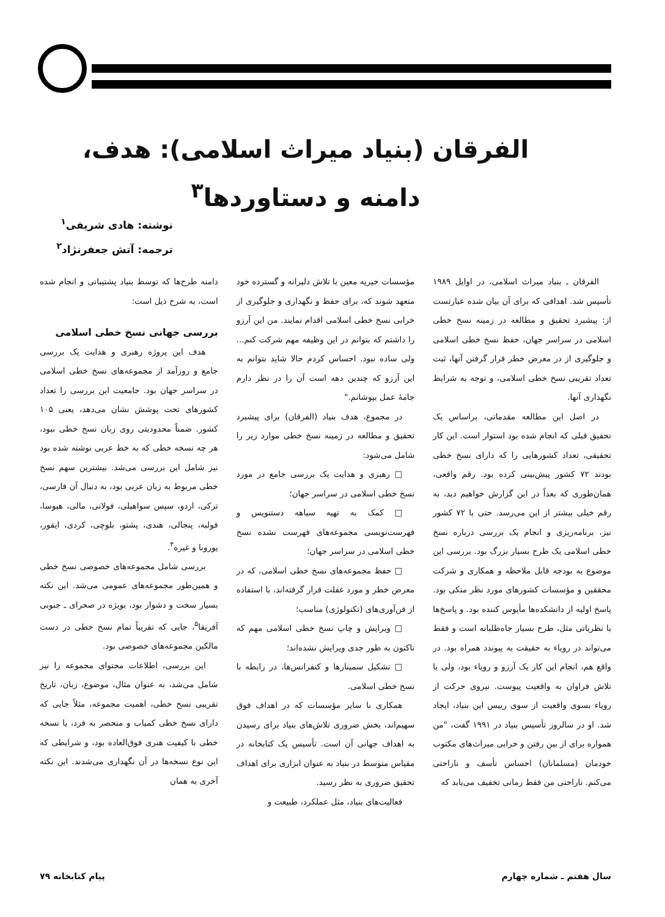الفرقان (بنیاد میراث اسلامی): هدف، دامنه و دستاوردها<sup>۳</sup>
نوشته: هادی شریفی<sup>۱</sup>
ترجمه: آتش جعفرنژاد<sup>۲</sup>
الفرقان ـ بنیاد میراث اسلامی، در اوایل ۱۹۸۹ تأسیس شد. اهدافی که برای آن بیان شده عبارتست از: پیشبرد تحقیق و مطالعه در زمینه نسخ خطی اسلامی در سراسر جهان، حفظ نسخ خطی اسلامی و جلوگیری از در معرض خطر قرار گرفتن آنها، ثبت تعداد تقریبی نسخ خطی اسلامی، و توجه به شرایط نگهداری آنها.
در اصل این مطالعه مقدماتی، براساس یک تحقیق قبلی که انجام شده بود استوار است. این کار تحقیقی، تعداد کشورهایی را که دارای نسخ خطی بودند ۷۲ کشور پیش‌بینی کرده بود. رقم واقعی، همان‌طوری که بعداً در این گزارش خواهیم دید، به رقم خیلی بیشتر از این می‌رسد. حتی با ۷۲ کشور نیز، برنامه‌ریزی و انجام یک بررسی درباره نسخ خطی اسلامی یک طرح بسیار بزرگ بود. بررسی این موضوع به بودجه قابل ملاحظه و همکاری و شرکت محققین و مؤسسات کشورهای مورد نظر متکی بود. پاسخ اولیه از دانشکده‌ها مأیوس کننده بود. و پاسخ‌ها با نظریاتی مثل، طرح بسیار جاه‌طلبانه است و فقط می‌تواند در رویاء به حقیقت به پیوندد همراه بود. در واقع هم، انجام این کار یک آرزو و رویاء بود، ولی با تلاش فراوان به واقعیت پیوست. نیروی حرکت از رویاء بسوی واقعیت از سوی رییس این بنیاد، ایجاد شد. او در سالروز تأسیس بنیاد در ۱۹۹۱ گفت، "من همواره برای از بین رفتن و خرابی میراث‌های مکتوب خودمان (مسلمانان) احساس تأسف و ناراحتی می‌کنم. ناراحتی من فقط زمانی تخفیف می‌یابد که
مؤسسات خیریه معین با تلاش دلیرانه و گسترده خود متعهد شوند که، برای حفظ و نگهداری و جلوگیری از خرابی نسخ خطی اسلامی اقدام نمایند. من این آرزو را داشتم که بتوانم در این وظیفه مهم شرکت کنم... ولی ساده نبود. احساس کردم حالا شاید بتوانم به این آرزو که چندین دهه است آن را در نظر دارم جامهٔ عمل بپوشانم."
در مجموع، هدف بنیاد (الفرقان) برای پیشبرد تحقیق و مطالعه در زمینه نسخ خطی موارد زیر را شامل می‌شود:
□ رهبری و هدایت یک بررسی جامع در مورد نسخ خطی اسلامی در سراسر جهان؛
□ کمک به تهیه سیاهه دستنویس و فهرست‌نویسی مجموعه‌های فهرست نشده نسخ خطی اسلامی در سراسر جهان؛
□ حفظ مجموعه‌های نسخ خطی اسلامی، که در معرض خطر و مورد غفلت قرار گرفته‌اند، با استفاده از فن‌آوری‌های (تکنولوژی) مناسب؛
□ ویرایش و چاپ نسخ خطی اسلامی مهم که تاکنون به طور جدی ویرایش نشده‌اند؛
□ تشکیل سمینارها و کنفرانس‌ها، در رابطه با نسخ خطی اسلامی.
همکاری با سایر مؤسسات که در اهداف فوق سهیم‌اند، بخش ضروری تلاش‌های بنیاد برای رسیدن به اهداف جهانی آن است. تأسیس یک کتابخانه در مقیاس متوسط در بنیاد به عنوان ابزاری برای اهداف تحقیق ضروری به نظر رسید.
فعالیت‌های بنیاد، مثل عملکرد، طبیعت و
دامنه طرح‌ها که توسط بنیاد پشتیبانی و انجام شده است، به شرح ذیل است:
بررسی جهانی نسخ خطی اسلامی
هدف این پروژه رهبری و هدایت یک بررسی جامع و روزآمد از مجموعه‌های نسخ خطی اسلامی در سراسر جهان بود. جامعیت این بررسی را تعداد کشورهای تحت پوشش نشان می‌دهد، یعنی ۱۰۵ کشور. ضمناً محدودیتی روی زبان نسخ خطی نبود، هر چه نسخه خطی که به خط عربی نوشته شده بود نیز شامل این بررسی می‌شد. بیشترین سهم نسخ خطی مربوط به زبان عربی بود، به دنبال آن فارسی، ترکی، اردو، سپس سواهیلی، فولانی، مالی، هیوسا، فولبه، پنجالی، هندی، پشتو، بلوچی، کردی، ایقور، یوروبا و غیره<sup>۴</sup>.
بررسی شامل مجموعه‌های خصوصی نسخ خطی و همین‌طور مجموعه‌های عمومی می‌شد. این نکته بسیار سخت و دشوار بود، بویژه در صحرای ـ جنوبی آفریقا<sup>۵</sup>، جایی که تقریباً تمام نسخ خطی در دست مالکین مجموعه‌های خصوصی بود.
این بررسی، اطلاعات محتوای مجموعه را نیز شامل می‌شد، به عنوان مثال، موضوع، زبان، تاریخ تقریبی نسخ خطی، اهمیت مجموعه، مثلاً جایی که دارای نسخ خطی کمیاب و منحصر به فرد، یا نسخه خطی با کیفیت هنری فوق‌العاده بود، و شرایطی که این نوع نسخه‌ها در آن نگهداری می‌شدند. این نکته آخری به همان
سال هفتم ـ شماره چهارم پیام کتابخانه ۷۹